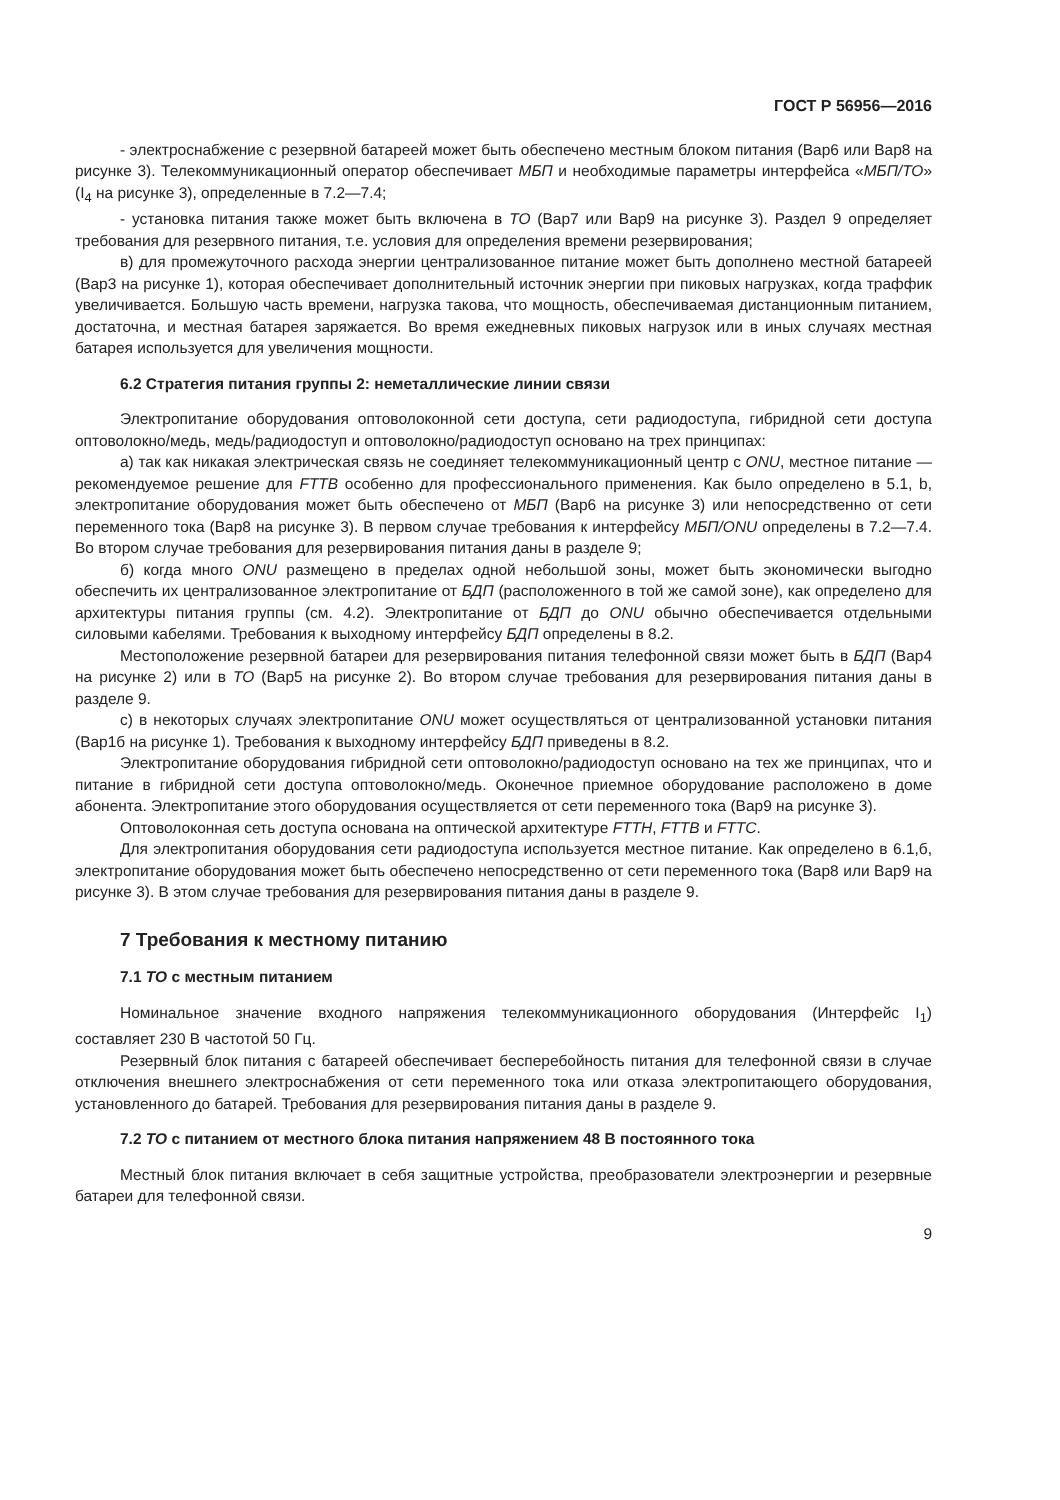ГОСТ Р 56956—2016
- электроснабжение с резервной батареей может быть обеспечено местным блоком питания (Вар6 или Вар8 на рисунке 3). Телекоммуникационный оператор обеспечивает МБП и необходимые параметры интерфейса «МБП/ТО» (I<sub>4</sub> на рисунке 3), определенные в 7.2—7.4;
- установка питания также может быть включена в ТО (Вар7 или Вар9 на рисунке 3). Раздел 9 определяет требования для резервного питания, т.е. условия для определения времени резервирования;
в) для промежуточного расхода энергии централизованное питание может быть дополнено местной батареей (Вар3 на рисунке 1), которая обеспечивает дополнительный источник энергии при пиковых нагрузках, когда траффик увеличивается. Большую часть времени, нагрузка такова, что мощность, обеспечиваемая дистанционным питанием, достаточна, и местная батарея заряжается. Во время ежедневных пиковых нагрузок или в иных случаях местная батарея используется для увеличения мощности.
6.2 Стратегия питания группы 2: неметаллические линии связи
Электропитание оборудования оптоволоконной сети доступа, сети радиодоступа, гибридной сети доступа оптоволокно/медь, медь/радиодоступ и оптоволокно/радиодоступ основано на трех принципах:
а) так как никакая электрическая связь не соединяет телекоммуникационный центр с ONU, местное питание — рекомендуемое решение для FTTB особенно для профессионального применения. Как было определено в 5.1, b, электропитание оборудования может быть обеспечено от МБП (Вар6 на рисунке 3) или непосредственно от сети переменного тока (Вар8 на рисунке 3). В первом случае требования к интерфейсу МБП/ONU определены в 7.2—7.4. Во втором случае требования для резервирования питания даны в разделе 9;
б) когда много ONU размещено в пределах одной небольшой зоны, может быть экономически выгодно обеспечить их централизованное электропитание от БДП (расположенного в той же самой зоне), как определено для архитектуры питания группы (см. 4.2). Электропитание от БДП до ONU обычно обеспечивается отдельными силовыми кабелями. Требования к выходному интерфейсу БДП определены в 8.2.
Местоположение резервной батареи для резервирования питания телефонной связи может быть в БДП (Вар4 на рисунке 2) или в ТО (Вар5 на рисунке 2). Во втором случае требования для резервирования питания даны в разделе 9.
с) в некоторых случаях электропитание ONU может осуществляться от централизованной установки питания (Вар1б на рисунке 1). Требования к выходному интерфейсу БДП приведены в 8.2.
Электропитание оборудования гибридной сети оптоволокно/радиодоступ основано на тех же принципах, что и питание в гибридной сети доступа оптоволокно/медь. Оконечное приемное оборудование расположено в доме абонента. Электропитание этого оборудования осуществляется от сети переменного тока (Вар9 на рисунке 3).
Оптоволоконная сеть доступа основана на оптической архитектуре FTTH, FTTB и FTTC.
Для электропитания оборудования сети радиодоступа используется местное питание. Как определено в 6.1,б, электропитание оборудования может быть обеспечено непосредственно от сети переменного тока (Вар8 или Вар9 на рисунке 3). В этом случае требования для резервирования питания даны в разделе 9.
7 Требования к местному питанию
7.1 ТО с местным питанием
Номинальное значение входного напряжения телекоммуникационного оборудования (Интерфейс I<sub>1</sub>) составляет 230 В частотой 50 Гц.
Резервный блок питания с батареей обеспечивает бесперебойность питания для телефонной связи в случае отключения внешнего электроснабжения от сети переменного тока или отказа электропитающего оборудования, установленного до батарей. Требования для резервирования питания даны в разделе 9.
7.2 ТО с питанием от местного блока питания напряжением 48 В постоянного тока
Местный блок питания включает в себя защитные устройства, преобразователи электроэнергии и резервные батареи для телефонной связи.
9